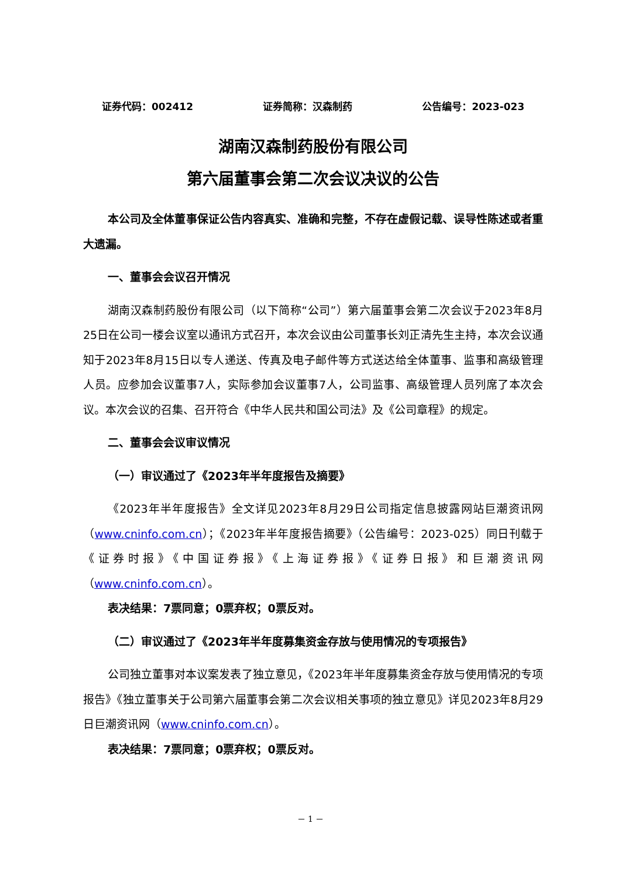证券代码：002412 证券简称：汉森制药 公告编号：2023-023
湖南汉森制药股份有限公司
第六届董事会第二次会议决议的公告
本公司及全体董事保证公告内容真实、准确和完整，不存在虚假记载、误导性陈述或者重大遗漏。
一、董事会会议召开情况
湖南汉森制药股份有限公司（以下简称“公司”）第六届董事会第二次会议于2023年8月25日在公司一楼会议室以通讯方式召开，本次会议由公司董事长刘正清先生主持，本次会议通知于2023年8月15日以专人递送、传真及电子邮件等方式送达给全体董事、监事和高级管理人员。应参加会议董事7人，实际参加会议董事7人，公司监事、高级管理人员列席了本次会议。本次会议的召集、召开符合《中华人民共和国公司法》及《公司章程》的规定。
二、董事会会议审议情况
（一）审议通过了《2023年半年度报告及摘要》
《2023年半年度报告》全文详见2023年8月29日公司指定信息披露网站巨潮资讯网（www.cninfo.com.cn）；《2023年半年度报告摘要》（公告编号：2023-025）同日刊载于《证券时报》《中国证券报》《上海证券报》《证券日报》和巨潮资讯网（www.cninfo.com.cn）。
表决结果：7票同意；0票弃权；0票反对。
（二）审议通过了《2023年半年度募集资金存放与使用情况的专项报告》
公司独立董事对本议案发表了独立意见，《2023年半年度募集资金存放与使用情况的专项报告》《独立董事关于公司第六届董事会第二次会议相关事项的独立意见》详见2023年8月29日巨潮资讯网（www.cninfo.com.cn）。
表决结果：7票同意；0票弃权；0票反对。
－ 1 －